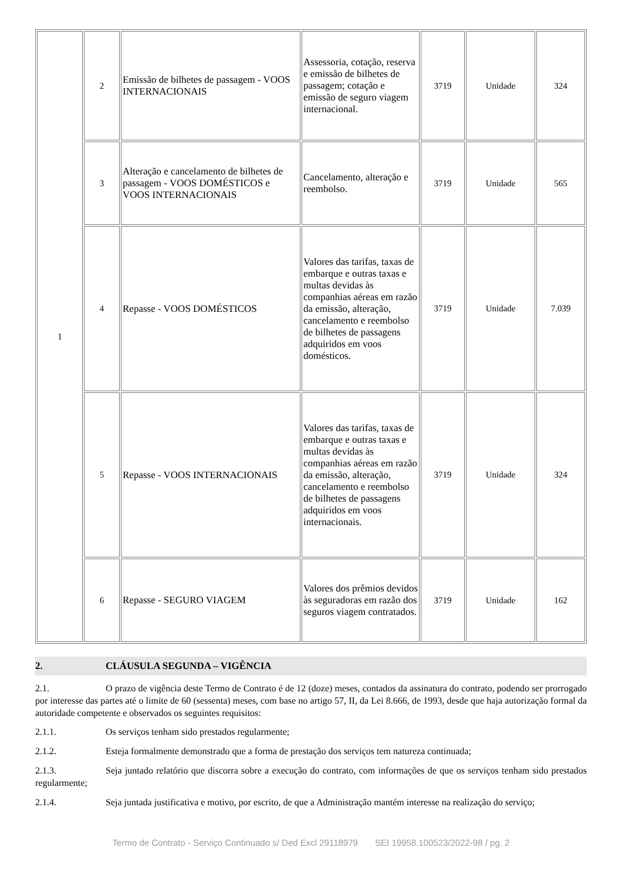| 1 | 2 | Emissão de bilhetes de passagem - VOOS INTERNACIONAIS | Assessoria, cotação, reserva e emissão de bilhetes de passagem; cotação e emissão de seguro viagem internacional. | 3719 | Unidade | 324 |
| | 3 | Alteração e cancelamento de bilhetes de passagem - VOOS DOMÉSTICOS e VOOS INTERNACIONAIS | Cancelamento, alteração e reembolso. | 3719 | Unidade | 565 |
| | 4 | Repasse - VOOS DOMÉSTICOS | Valores das tarifas, taxas de embarque e outras taxas e multas devidas às companhias aéreas em razão da emissão, alteração, cancelamento e reembolso de bilhetes de passagens adquiridos em voos domésticos. | 3719 | Unidade | 7.039 |
| | 5 | Repasse - VOOS INTERNACIONAIS | Valores das tarifas, taxas de embarque e outras taxas e multas devidas às companhias aéreas em razão da emissão, alteração, cancelamento e reembolso de bilhetes de passagens adquiridos em voos internacionais. | 3719 | Unidade | 324 |
| | 6 | Repasse - SEGURO VIAGEM | Valores dos prêmios devidos às seguradoras em razão dos seguros viagem contratados. | 3719 | Unidade | 162 |
2. CLÁUSULA SEGUNDA – VIGÊNCIA
2.1. O prazo de vigência deste Termo de Contrato é de 12 (doze) meses, contados da assinatura do contrato, podendo ser prorrogado por interesse das partes até o limite de 60 (sessenta) meses, com base no artigo 57, II, da Lei 8.666, de 1993, desde que haja autorização formal da autoridade competente e observados os seguintes requisitos:
2.1.1. Os serviços tenham sido prestados regularmente;
2.1.2. Esteja formalmente demonstrado que a forma de prestação dos serviços tem natureza continuada;
2.1.3. Seja juntado relatório que discorra sobre a execução do contrato, com informações de que os serviços tenham sido prestados regularmente;
2.1.4. Seja juntada justificativa e motivo, por escrito, de que a Administração mantém interesse na realização do serviço;
Termo de Contrato - Serviço Continuado s/ Ded Excl 29118979 SEI 19958.100523/2022-98 / pg. 2